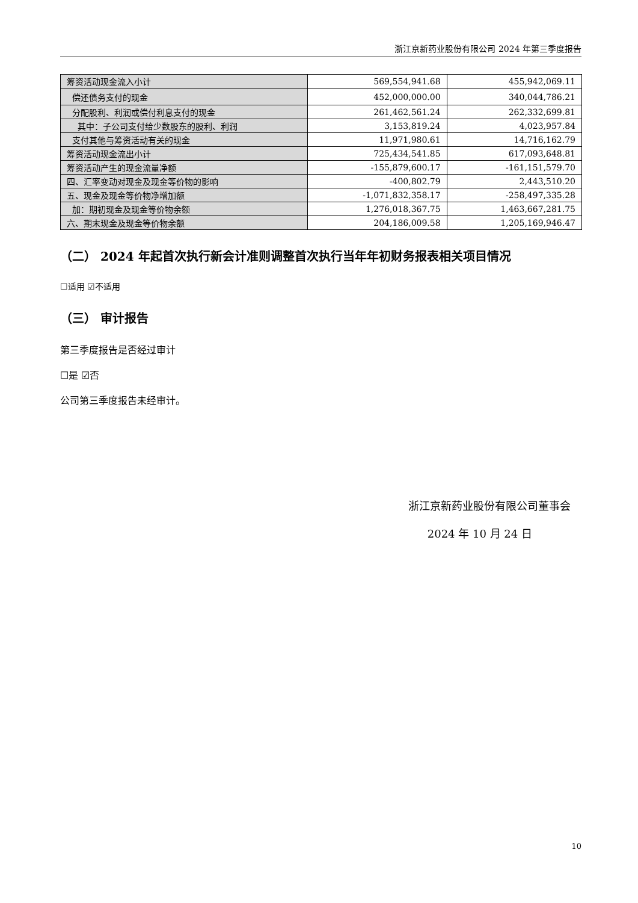浙江京新药业股份有限公司 2024 年第三季度报告
| 筹资活动现金流入小计 | 569,554,941.68 | 455,942,069.11 |
| 偿还债务支付的现金 | 452,000,000.00 | 340,044,786.21 |
| 分配股利、利润或偿付利息支付的现金 | 261,462,561.24 | 262,332,699.81 |
| 其中：子公司支付给少数股东的股利、利润 | 3,153,819.24 | 4,023,957.84 |
| 支付其他与筹资活动有关的现金 | 11,971,980.61 | 14,716,162.79 |
| 筹资活动现金流出小计 | 725,434,541.85 | 617,093,648.81 |
| 筹资活动产生的现金流量净额 | -155,879,600.17 | -161,151,579.70 |
| 四、汇率变动对现金及现金等价物的影响 | -400,802.79 | 2,443,510.20 |
| 五、现金及现金等价物净增加额 | -1,071,832,358.17 | -258,497,335.28 |
| 加：期初现金及现金等价物余额 | 1,276,018,367.75 | 1,463,667,281.75 |
| 六、期末现金及现金等价物余额 | 204,186,009.58 | 1,205,169,946.47 |
（二） 2024 年起首次执行新会计准则调整首次执行当年年初财务报表相关项目情况
☐适用 ☑不适用
（三） 审计报告
第三季度报告是否经过审计
☐是 ☑否
公司第三季度报告未经审计。
浙江京新药业股份有限公司董事会
2024 年 10 月 24 日
10